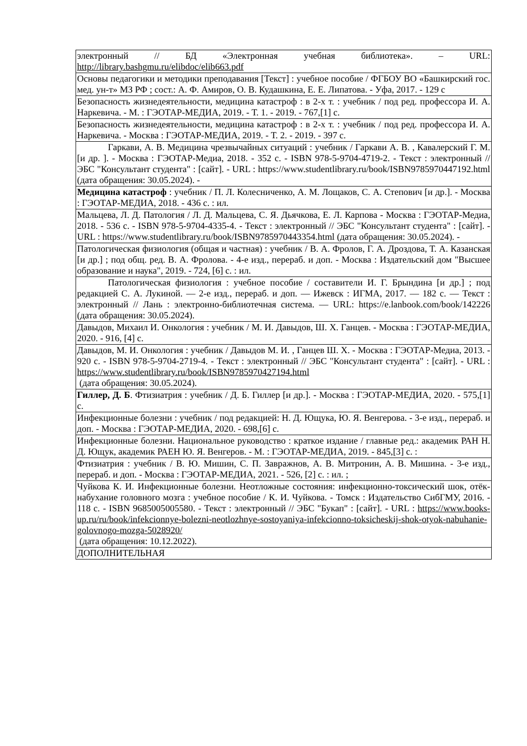| электронный // БД «Электронная учебная библиотека». – URL: http://library.bashgmu.ru/elibdoc/elib663.pdf |
| Основы педагогики и методики преподавания [Текст] : учебное пособие / ФГБОУ ВО «Башкирский гос. мед. ун-т» МЗ РФ ; сост.: А. Ф. Амиров, О. В. Кудашкина, Е. Е. Липатова. - Уфа, 2017. - 129 с |
| Безопасность жизнедеятельности, медицина катастроф : в 2-х т. : учебник / под ред. профессора И. А. Наркевича. - М. : ГЭОТАР-МЕДИА, 2019. - Т. 1. - 2019. - 767,[1] с. |
| Безопасность жизнедеятельности, медицина катастроф : в 2-х т. : учебник / под ред. профессора И. А. Наркевича. - Москва : ГЭОТАР-МЕДИА, 2019. - Т. 2. - 2019. - 397 с. |
| Гаркави, А. В. Медицина чрезвычайных ситуаций : учебник / Гаркави А. В. , Кавалерский Г. М. [и др. ]. - Москва : ГЭОТАР-Медиа, 2018. - 352 с. - ISBN 978-5-9704-4719-2. - Текст : электронный // ЭБС "Консультант студента" : [сайт]. - URL : https://www.studentlibrary.ru/book/ISBN9785970447192.html (дата обращения: 30.05.2024). - |
| Медицина катастроф : учебник / П. Л. Колесниченко, А. М. Лощаков, С. А. Степович [и др.]. - Москва : ГЭОТАР-МЕДИА, 2018. - 436 с. : ил. |
| Мальцева, Л. Д. Патология / Л. Д. Мальцева, С. Я. Дьячкова, Е. Л. Карпова - Москва : ГЭОТАР-Медиа, 2018. - 536 с. - ISBN 978-5-9704-4335-4. - Текст : электронный // ЭБС "Консультант студента" : [сайт]. - URL : https://www.studentlibrary.ru/book/ISBN9785970443354.html (дата обращения: 30.05.2024). - |
| Патологическая физиология (общая и частная) : учебник / В. А. Фролов, Г. А. Дроздова, Т. А. Казанская [и др.] ; под общ. ред. В. А. Фролова. - 4-е изд., перераб. и доп. - Москва : Издательский дом "Высшее образование и наука", 2019. - 724, [6] с. : ил. |
| Патологическая физиология : учебное пособие / составители И. Г. Брындина [и др.] ; под редакцией С. А. Лукиной. — 2-е изд., перераб. и доп. — Ижевск : ИГМА, 2017. — 182 с. — Текст : электронный // Лань : электронно-библиотечная система. — URL: https://e.lanbook.com/book/142226 (дата обращения: 30.05.2024). |
| Давыдов, Михаил И. Онкология : учебник / М. И. Давыдов, Ш. Х. Ганцев. - Москва : ГЭОТАР-МЕДИА, 2020. - 916, [4] с. |
| Давыдов, М. И. Онкология : учебник / Давыдов М. И. , Ганцев Ш. Х. - Москва : ГЭОТАР-Медиа, 2013. - 920 с. - ISBN 978-5-9704-2719-4. - Текст : электронный // ЭБС "Консультант студента" : [сайт]. - URL : https://www.studentlibrary.ru/book/ISBN9785970427194.html (дата обращения: 30.05.2024). |
| Гиллер, Д. Б . Фтизиатрия : учебник / Д. Б. Гиллер [и др.]. - Москва : ГЭОТАР-МЕДИА, 2020. - 575,[1] с. |
| Инфекционные болезни : учебник / под редакцией: Н. Д. Ющука, Ю. Я. Венгерова. - 3-е изд., перераб. и доп. - Москва : ГЭОТАР-МЕДИА, 2020. - 698,[6] с. |
| Инфекционные болезни. Национальное руководство : краткое издание / главные ред.: академик РАН Н. Д. Ющук, академик РАЕН Ю. Я. Венгеров. - М. : ГЭОТАР-МЕДИА, 2019. - 845,[3] с. : |
| Фтизиатрия : учебник / В. Ю. Мишин, С. П. Завражнов, А. В. Митронин, А. В. Мишина. - 3-е изд., перераб. и доп. - Москва : ГЭОТАР-МЕДИА, 2021. - 526, [2] с. : ил. ; |
| Чуйкова К. И. Инфекционные болезни. Неотложные состояния: инфекционно-токсический шок, отёк- набухание головного мозга : учебное пособие / К. И. Чуйкова. - Томск : Издательство СибГМУ, 2016. - 118 с. - ISBN 9685005005580. - Текст : электронный // ЭБС "Букап" : [сайт]. - URL : https://www.books-up.ru/ru/book/infekcionnye-bolezni-neotlozhnye-sostoyaniya-infekcionno-toksicheskij-shok-otyok-nabuhanie-golovnogo-mozga-5028920/ (дата обращения: 10.12.2022). |
| ДОПОЛНИТЕЛЬНАЯ |